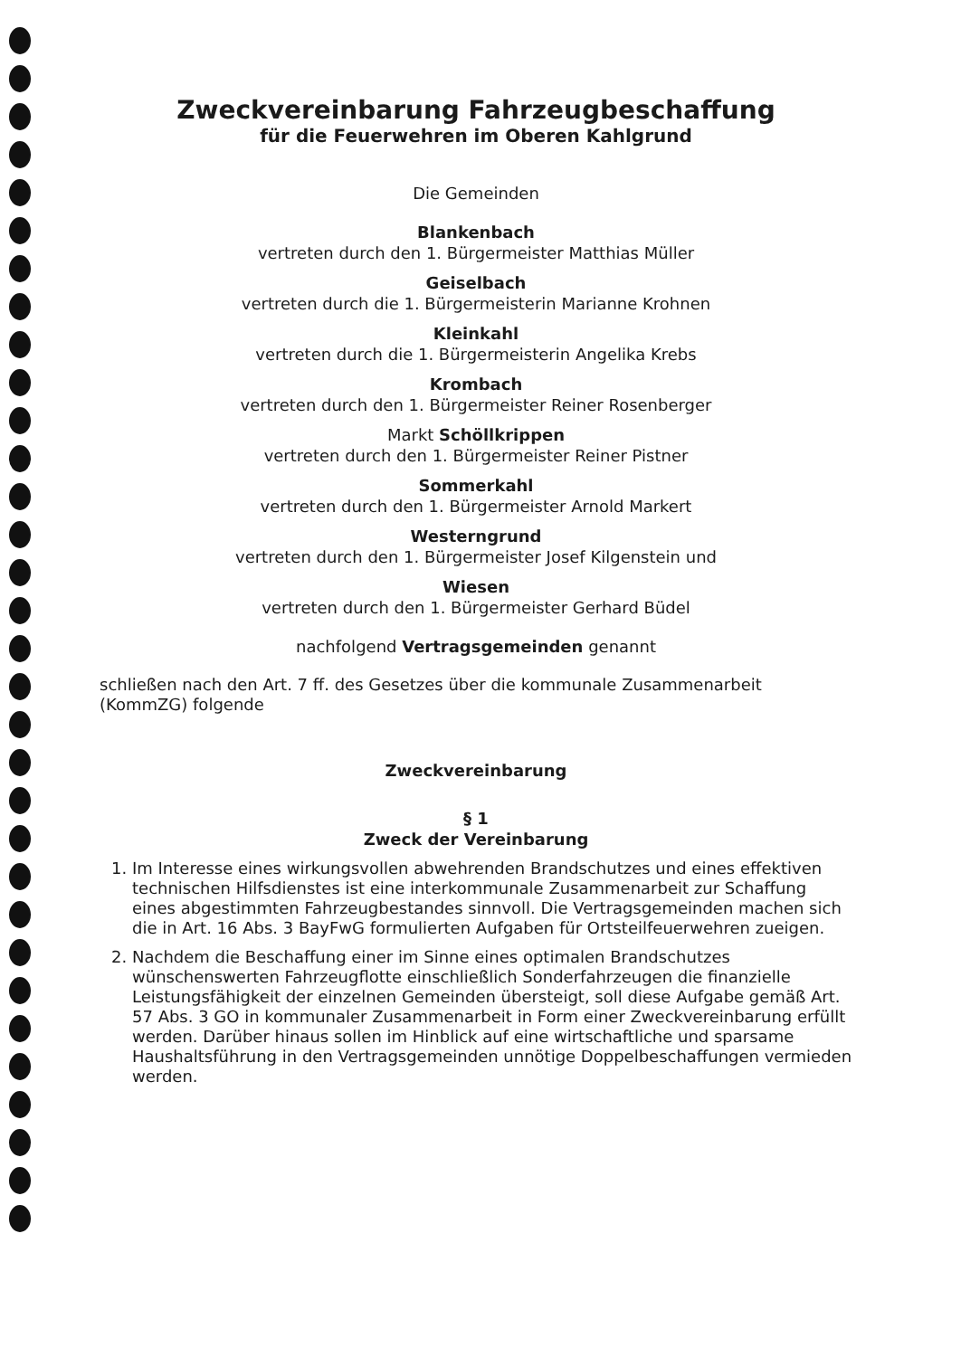Zweckvereinbarung Fahrzeugbeschaffung
für die Feuerwehren im Oberen Kahlgrund
Die Gemeinden
Blankenbach
vertreten durch den 1. Bürgermeister Matthias Müller
Geiselbach
vertreten durch die 1. Bürgermeisterin Marianne Krohnen
Kleinkahl
vertreten durch die 1. Bürgermeisterin Angelika Krebs
Krombach
vertreten durch den 1. Bürgermeister Reiner Rosenberger
Markt Schöllkrippen
vertreten durch den 1. Bürgermeister Reiner Pistner
Sommerkahl
vertreten durch den 1. Bürgermeister Arnold Markert
Westerngrund
vertreten durch den 1. Bürgermeister Josef Kilgenstein und
Wiesen
vertreten durch den 1. Bürgermeister Gerhard Büdel
nachfolgend Vertragsgemeinden genannt
schließen nach den Art. 7 ff. des Gesetzes über die kommunale Zusammenarbeit (KommZG) folgende
Zweckvereinbarung
§ 1
Zweck der Vereinbarung
1. Im Interesse eines wirkungsvollen abwehrenden Brandschutzes und eines effektiven technischen Hilfsdienstes ist eine interkommunale Zusammenarbeit zur Schaffung eines abgestimmten Fahrzeugbestandes sinnvoll. Die Vertragsgemeinden machen sich die in Art. 16 Abs. 3 BayFwG formulierten Aufgaben für Ortsteilfeuerwehren zueigen.
2. Nachdem die Beschaffung einer im Sinne eines optimalen Brandschutzes wünschenswerten Fahrzeugflotte einschließlich Sonderfahrzeugen die finanzielle Leistungsfähigkeit der einzelnen Gemeinden übersteigt, soll diese Aufgabe gemäß Art. 57 Abs. 3 GO in kommunaler Zusammenarbeit in Form einer Zweckvereinbarung erfüllt werden. Darüber hinaus sollen im Hinblick auf eine wirtschaftliche und sparsame Haushaltsführung in den Vertragsgemeinden unnötige Doppelbeschaffungen vermieden werden.